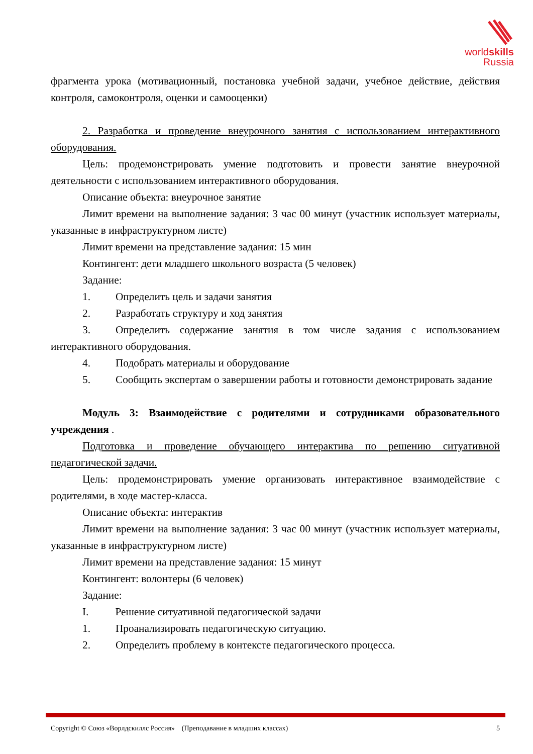worldskills
Russia
фрагмента урока (мотивационный, постановка учебной задачи, учебное действие, действия контроля, самоконтроля, оценки и самооценки)
2. Разработка и проведение внеурочного занятия с использованием интерактивного оборудования.
Цель: продемонстрировать умение подготовить и провести занятие внеурочной деятельности с использованием интерактивного оборудования.
Описание объекта: внеурочное занятие
Лимит времени на выполнение задания: 3 час 00 минут (участник использует материалы, указанные в инфраструктурном листе)
Лимит времени на представление задания: 15 мин
Контингент: дети младшего школьного возраста (5 человек)
Задание:
1. Определить цель и задачи занятия
2. Разработать структуру и ход занятия
3. Определить содержание занятия в том числе задания с использованием интерактивного оборудования.
4. Подобрать материалы и оборудование
5. Сообщить экспертам о завершении работы и готовности демонстрировать задание
Модуль 3: Взаимодействие с родителями и сотрудниками образовательного учреждения .
Подготовка и проведение обучающего интерактива по решению ситуативной педагогической задачи.
Цель: продемонстрировать умение организовать интерактивное взаимодействие с родителями, в ходе мастер-класса.
Описание объекта: интерактив
Лимит времени на выполнение задания: 3 час 00 минут (участник использует материалы, указанные в инфраструктурном листе)
Лимит времени на представление задания: 15 минут
Контингент: волонтеры (6 человек)
Задание:
I. Решение ситуативной педагогической задачи
1. Проанализировать педагогическую ситуацию.
2. Определить проблему в контексте педагогического процесса.
Copyright © Союз «Ворлдскиллс Россия» (Преподавание в младших классах) 5